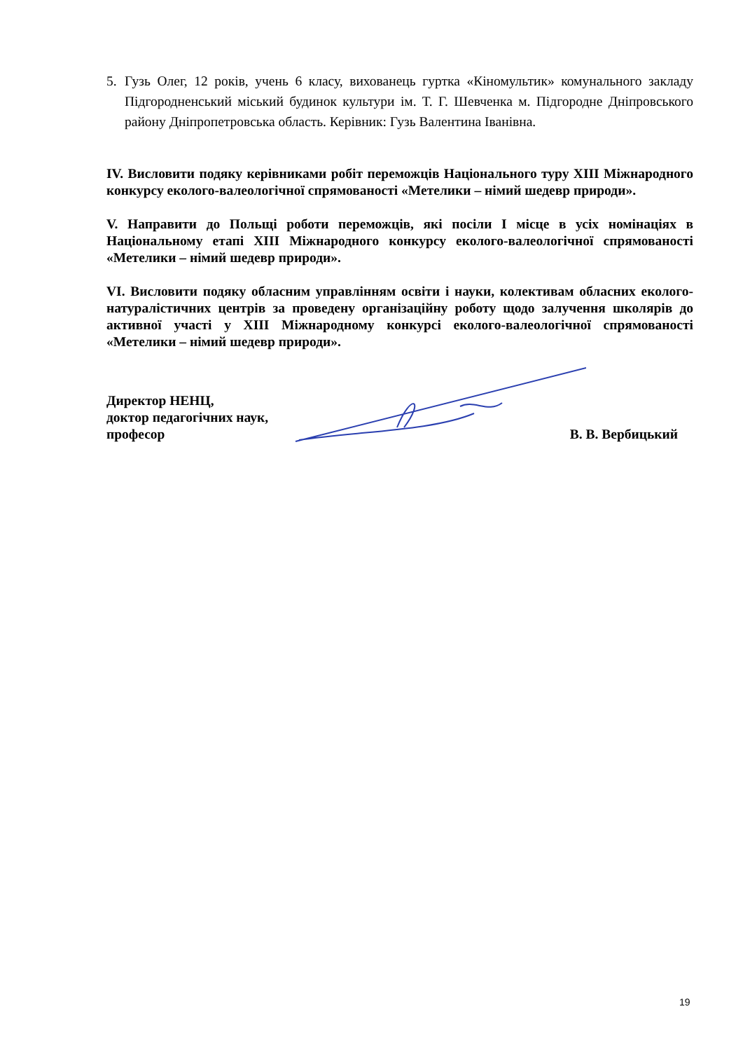5. Гузь Олег, 12 років, учень 6 класу, вихованець гуртка «Кіномультик» комунального закладу Підгородненський міський будинок культури ім. Т. Г. Шевченка м. Підгородне Дніпровського району Дніпропетровська область. Керівник: Гузь Валентина Іванівна.
IV. Висловити подяку керівниками робіт переможців Національного туру XIII Міжнародного конкурсу еколого-валеологічної спрямованості «Метелики – німий шедевр природи».
V. Направити до Польщі роботи переможців, які посіли I місце в усіх номінаціях в Національному етапі XIII Міжнародного конкурсу еколого-валеологічної спрямованості «Метелики – німий шедевр природи».
VI. Висловити подяку обласним управлінням освіти і науки, колективам обласних еколого-натуралістичних центрів за проведену організаційну роботу щодо залучення школярів до активної участі у XIII Міжнародному конкурсі еколого-валеологічної спрямованості «Метелики – німий шедевр природи».
Директор НЕНЦ,
доктор педагогічних наук,
професор
В. В. Вербицький
19